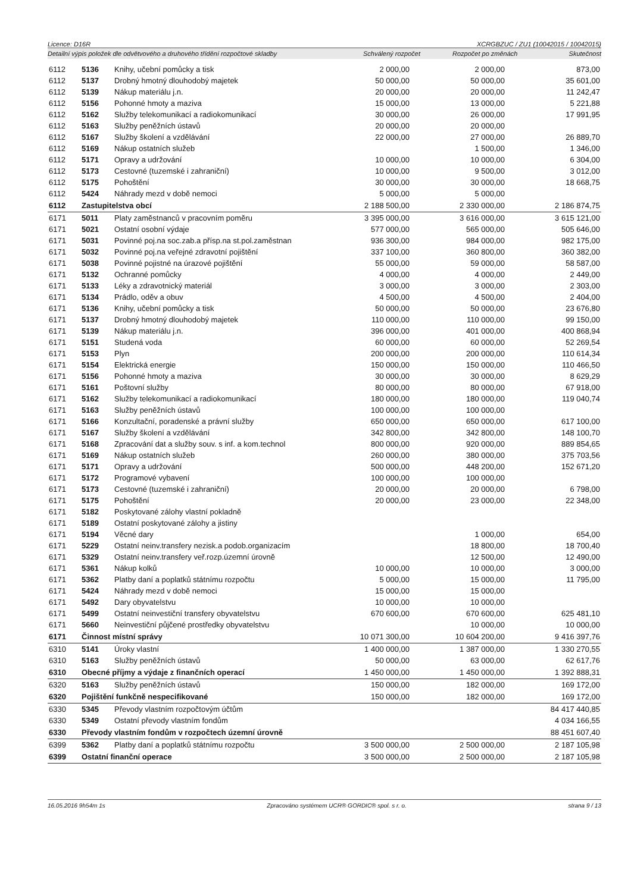Licence: D16R XCRGBZUC / ZU1 (10042015 / 10042015)
Detailní výpis položek dle odvětvového a druhového třídění rozpočtové skladby Schválený rozpočet Rozpočet po změnách Skutečnost
| 6112 | 5136 | Knihy, učební pomůcky a tisk | 2 000,00 | 2 000,00 | 873,00 |
| 6112 | 5137 | Drobný hmotný dlouhodobý majetek | 50 000,00 | 50 000,00 | 35 601,00 |
| 6112 | 5139 | Nákup materiálu j.n. | 20 000,00 | 20 000,00 | 11 242,47 |
| 6112 | 5156 | Pohonné hmoty a maziva | 15 000,00 | 13 000,00 | 5 221,88 |
| 6112 | 5162 | Služby telekomunikací a radiokomunikací | 30 000,00 | 26 000,00 | 17 991,95 |
| 6112 | 5163 | Služby peněžních ústavů | 20 000,00 | 20 000,00 | |
| 6112 | 5167 | Služby školení a vzdělávání | 22 000,00 | 27 000,00 | 26 889,70 |
| 6112 | 5169 | Nákup ostatních služeb | | 1 500,00 | 1 346,00 |
| 6112 | 5171 | Opravy a udržování | 10 000,00 | 10 000,00 | 6 304,00 |
| 6112 | 5173 | Cestovné (tuzemské i zahraniční) | 10 000,00 | 9 500,00 | 3 012,00 |
| 6112 | 5175 | Pohoštění | 30 000,00 | 30 000,00 | 18 668,75 |
| 6112 | 5424 | Náhrady mezd v době nemoci | 5 000,00 | 5 000,00 | |
| 6112 | Zastupitelstva obcí | | 2 188 500,00 | 2 330 000,00 | 2 186 874,75 |
| 6171 | 5011 | Platy zaměstnanců v pracovním poměru | 3 395 000,00 | 3 616 000,00 | 3 615 121,00 |
| 6171 | 5021 | Ostatní osobní výdaje | 577 000,00 | 565 000,00 | 505 646,00 |
| 6171 | 5031 | Povinné poj.na soc.zab.a přísp.na st.pol.zaměstnan | 936 300,00 | 984 000,00 | 982 175,00 |
| 6171 | 5032 | Povinné poj.na veřejné zdravotní pojištění | 337 100,00 | 360 800,00 | 360 382,00 |
| 6171 | 5038 | Povinné pojistné na úrazové pojištění | 55 000,00 | 59 000,00 | 58 587,00 |
| 6171 | 5132 | Ochranné pomůcky | 4 000,00 | 4 000,00 | 2 449,00 |
| 6171 | 5133 | Léky a zdravotnický materiál | 3 000,00 | 3 000,00 | 2 303,00 |
| 6171 | 5134 | Prádlo, oděv a obuv | 4 500,00 | 4 500,00 | 2 404,00 |
| 6171 | 5136 | Knihy, učební pomůcky a tisk | 50 000,00 | 50 000,00 | 23 676,80 |
| 6171 | 5137 | Drobný hmotný dlouhodobý majetek | 110 000,00 | 110 000,00 | 99 150,00 |
| 6171 | 5139 | Nákup materiálu j.n. | 396 000,00 | 401 000,00 | 400 868,94 |
| 6171 | 5151 | Studená voda | 60 000,00 | 60 000,00 | 52 269,54 |
| 6171 | 5153 | Plyn | 200 000,00 | 200 000,00 | 110 614,34 |
| 6171 | 5154 | Elektrická energie | 150 000,00 | 150 000,00 | 110 466,50 |
| 6171 | 5156 | Pohonné hmoty a maziva | 30 000,00 | 30 000,00 | 8 629,29 |
| 6171 | 5161 | Poštovní služby | 80 000,00 | 80 000,00 | 67 918,00 |
| 6171 | 5162 | Služby telekomunikací a radiokomunikací | 180 000,00 | 180 000,00 | 119 040,74 |
| 6171 | 5163 | Služby peněžních ústavů | 100 000,00 | 100 000,00 | |
| 6171 | 5166 | Konzultační, poradenské a právní služby | 650 000,00 | 650 000,00 | 617 100,00 |
| 6171 | 5167 | Služby školení a vzdělávání | 342 800,00 | 342 800,00 | 148 100,70 |
| 6171 | 5168 | Zpracování dat a služby souv. s inf. a kom.technol | 800 000,00 | 920 000,00 | 889 854,65 |
| 6171 | 5169 | Nákup ostatních služeb | 260 000,00 | 380 000,00 | 375 703,56 |
| 6171 | 5171 | Opravy a udržování | 500 000,00 | 448 200,00 | 152 671,20 |
| 6171 | 5172 | Programové vybavení | 100 000,00 | 100 000,00 | |
| 6171 | 5173 | Cestovné (tuzemské i zahraniční) | 20 000,00 | 20 000,00 | 6 798,00 |
| 6171 | 5175 | Pohoštění | 20 000,00 | 23 000,00 | 22 348,00 |
| 6171 | 5182 | Poskytované zálohy vlastní pokladně | | | |
| 6171 | 5189 | Ostatní poskytované zálohy a jistiny | | | |
| 6171 | 5194 | Věcné dary | | 1 000,00 | 654,00 |
| 6171 | 5229 | Ostatní neinv.transfery nezisk.a podob.organizacím | | 18 800,00 | 18 700,40 |
| 6171 | 5329 | Ostatní neinv.transfery veř.rozp.územní úrovně | | 12 500,00 | 12 490,00 |
| 6171 | 5361 | Nákup kolků | 10 000,00 | 10 000,00 | 3 000,00 |
| 6171 | 5362 | Platby daní a poplatků státnímu rozpočtu | 5 000,00 | 15 000,00 | 11 795,00 |
| 6171 | 5424 | Náhrady mezd v době nemoci | 15 000,00 | 15 000,00 | |
| 6171 | 5492 | Dary obyvatelstvu | 10 000,00 | 10 000,00 | |
| 6171 | 5499 | Ostatní neinvestiční transfery obyvatelstvu | 670 600,00 | 670 600,00 | 625 481,10 |
| 6171 | 5660 | Neinvestiční půjčené prostředky obyvatelstvu | | 10 000,00 | 10 000,00 |
| 6171 | Činnost místní správy | | 10 071 300,00 | 10 604 200,00 | 9 416 397,76 |
| 6310 | 5141 | Úroky vlastní | 1 400 000,00 | 1 387 000,00 | 1 330 270,55 |
| 6310 | 5163 | Služby peněžních ústavů | 50 000,00 | 63 000,00 | 62 617,76 |
| 6310 | Obecné příjmy a výdaje z finančních operací | | 1 450 000,00 | 1 450 000,00 | 1 392 888,31 |
| 6320 | 5163 | Služby peněžních ústavů | 150 000,00 | 182 000,00 | 169 172,00 |
| 6320 | Pojištění funkčně nespecifikované | | 150 000,00 | 182 000,00 | 169 172,00 |
| 6330 | 5345 | Převody vlastním rozpočtovým účtům | | | 84 417 440,85 |
| 6330 | 5349 | Ostatní převody vlastním fondům | | | 4 034 166,55 |
| 6330 | Převody vlastním fondům v rozpočtech územní úrovně | | | | 88 451 607,40 |
| 6399 | 5362 | Platby daní a poplatků státnímu rozpočtu | 3 500 000,00 | 2 500 000,00 | 2 187 105,98 |
| 6399 | Ostatní finanční operace | | 3 500 000,00 | 2 500 000,00 | 2 187 105,98 |
16.05.2016 9h54m 1s Zpracováno systémem UCR® GORDIC® spol. s r. o. strana 9 / 13